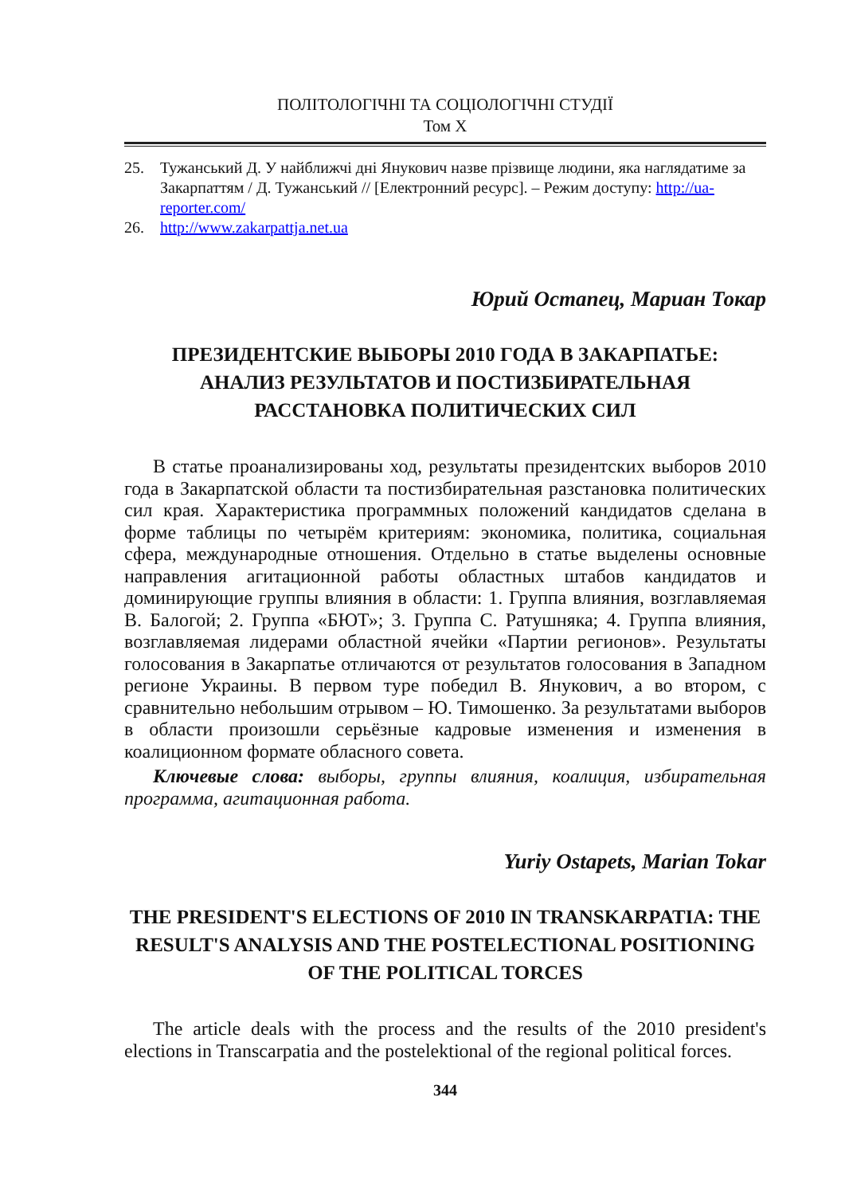ПОЛІТОЛОГІЧНІ ТА СОЦІОЛОГІЧНІ СТУДІЇ
Том X
25. Тужанський Д. У найближчі дні Янукович назве прізвище людини, яка наглядатиме за Закарпаттям / Д. Тужанський // [Електронний ресурс]. – Режим доступу: http://ua-reporter.com/
26. http://www.zakarpattja.net.ua
Юрий Остапец, Мариан Токар
ПРЕЗИДЕНТСКИЕ ВЫБОРЫ 2010 ГОДА В ЗАКАРПАТЬЕ:
АНАЛИЗ РЕЗУЛЬТАТОВ И ПОСТИЗБИРАТЕЛЬНАЯ
РАССТАНОВКА ПОЛИТИЧЕСКИХ СИЛ
В статье проанализированы ход, результаты президентских выборов 2010 года в Закарпатской области та постизбирательная разстановка политических сил края. Характеристика программных положений кандидатов сделана в форме таблицы по четырём критериям: экономика, политика, социальная сфера, международные отношения. Отдельно в статье выделены основные направления агитационной работы областных штабов кандидатов и доминирующие группы влияния в области: 1. Группа влияния, возглавляемая В. Балогой; 2. Группа «БЮТ»; 3. Группа С. Ратушняка; 4. Группа влияния, возглавляемая лидерами областной ячейки «Партии регионов». Результаты голосования в Закарпатье отличаются от результатов голосования в Западном регионе Украины. В первом туре победил В. Янукович, а во втором, с сравнительно небольшим отрывом – Ю. Тимошенко. За результатами выборов в области произошли серьёзные кадровые изменения и изменения в коалиционном формате обласного совета.
Ключевые слова: выборы, группы влияния, коалиция, избирательная программа, агитационная работа.
Yuriy Ostapets, Marian Tokar
THE PRESIDENT'S ELECTIONS OF 2010 IN TRANSKARPATIA: THE RESULT'S ANALYSIS AND THE POSTELECTIONAL POSITIONING OF THE POLITICAL TORCES
The article deals with the process and the results of the 2010 president's elections in Transcarpatia and the postelektional of the regional political forces.
344